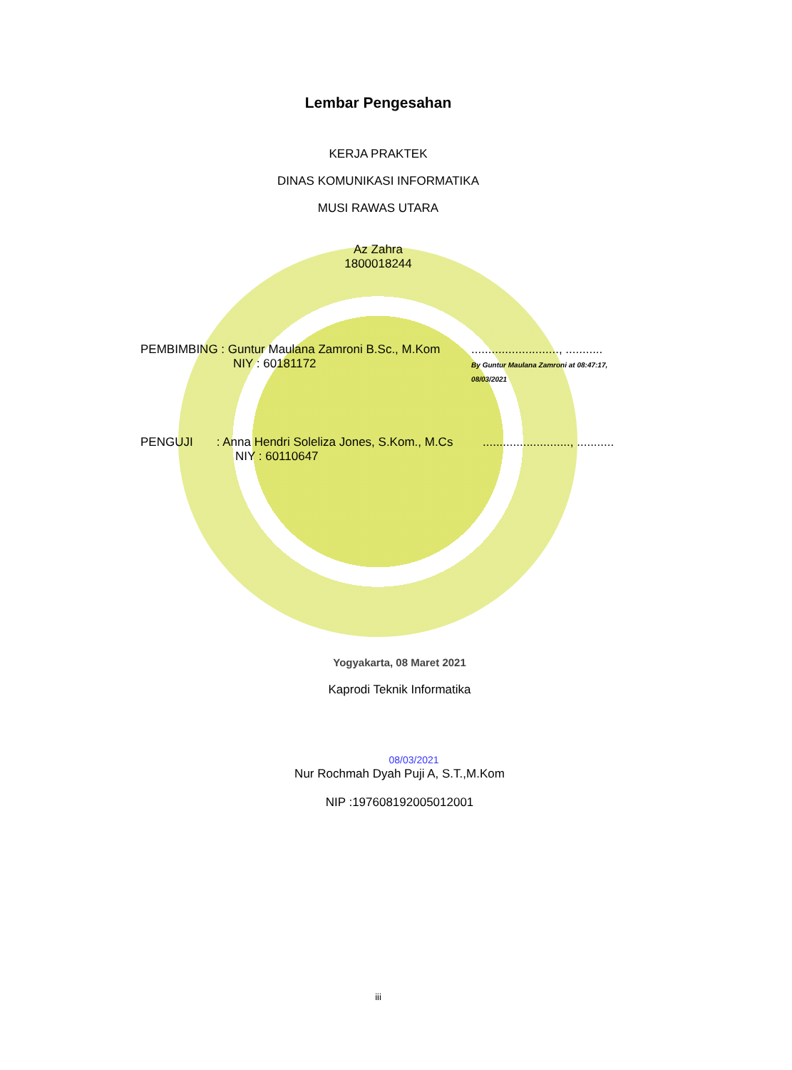Lembar Pengesahan
KERJA PRAKTEK
DINAS KOMUNIKASI INFORMATIKA
MUSI RAWAS UTARA
Az Zahra
1800018244
PEMBIMBING : Guntur Maulana Zamroni B.Sc., M.Kom
NIY : 60181172
.........................., ...........
By Guntur Maulana Zamroni at 08:47:17, 08/03/2021
PENGUJI : Anna Hendri Soleliza Jones, S.Kom., M.Cs
NIY : 60110647
.........................., ...........
Yogyakarta, 08 Maret 2021
Kaprodi Teknik Informatika
08/03/2021
Nur Rochmah Dyah Puji A, S.T.,M.Kom
NIP :197608192005012001
iii